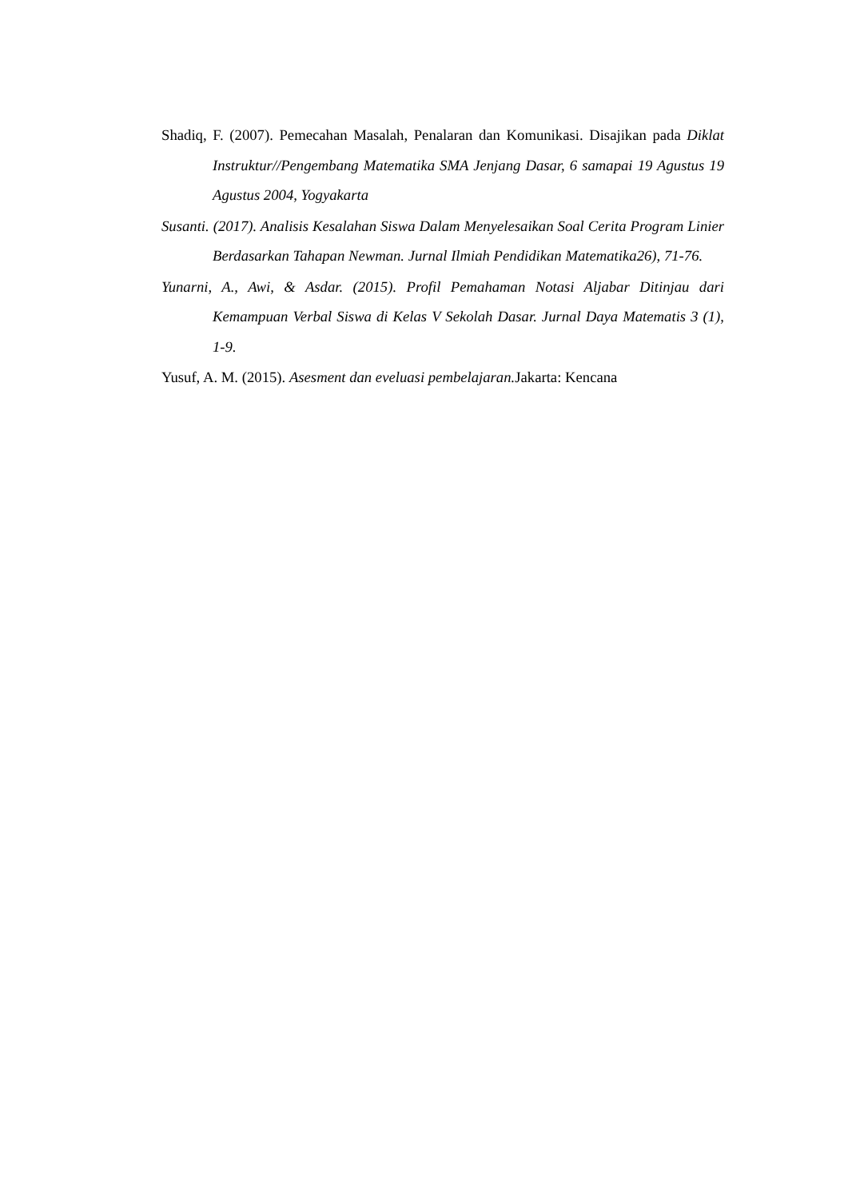Shadiq, F. (2007). Pemecahan Masalah, Penalaran dan Komunikasi. Disajikan pada Diklat Instruktur//Pengembang Matematika SMA Jenjang Dasar, 6 samapai 19 Agustus 19 Agustus 2004, Yogyakarta
Susanti. (2017). Analisis Kesalahan Siswa Dalam Menyelesaikan Soal Cerita Program Linier Berdasarkan Tahapan Newman. Jurnal Ilmiah Pendidikan Matematika26), 71-76.
Yunarni, A., Awi, & Asdar. (2015). Profil Pemahaman Notasi Aljabar Ditinjau dari Kemampuan Verbal Siswa di Kelas V Sekolah Dasar. Jurnal Daya Matematis 3 (1), 1-9.
Yusuf, A. M. (2015). Asesment dan eveluasi pembelajaran. Jakarta: Kencana